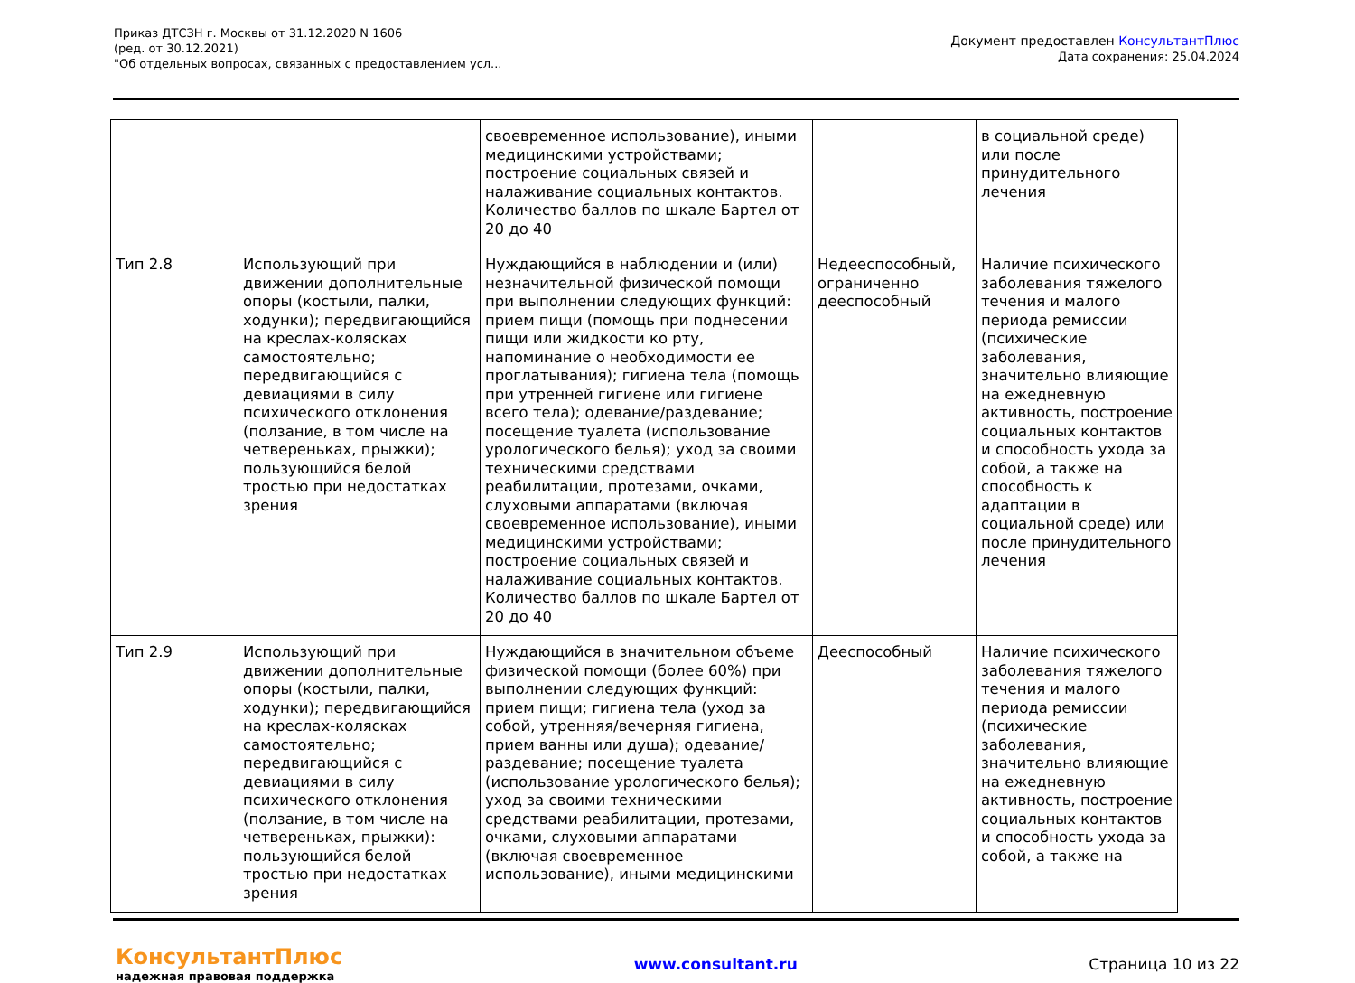Приказ ДТСЗН г. Москвы от 31.12.2020 N 1606
(ред. от 30.12.2021)
"Об отдельных вопросах, связанных с предоставлением усл...
Документ предоставлен КонсультантПлюс
Дата сохранения: 25.04.2024
| | | своевременное использование), иными медицинскими устройствами; построение социальных связей и налаживание социальных контактов. Количество баллов по шкале Бартел от 20 до 40 | | в социальной среде) или после принудительного лечения |
| Тип 2.8 | Использующий при движении дополнительные опоры (костыли, палки, ходунки); передвигающийся на креслах-колясках самостоятельно; передвигающийся с девиациями в силу психического отклонения (ползание, в том числе на четвереньках, прыжки); пользующийся белой тростью при недостатках зрения | Нуждающийся в наблюдении и (или) незначительной физической помощи при выполнении следующих функций: прием пищи (помощь при поднесении пищи или жидкости ко рту, напоминание о необходимости ее проглатывания); гигиена тела (помощь при утренней гигиене или гигиене всего тела); одевание/раздевание; посещение туалета (использование урологического белья); уход за своими техническими средствами реабилитации, протезами, очками, слуховыми аппаратами (включая своевременное использование), иными медицинскими устройствами; построение социальных связей и налаживание социальных контактов. Количество баллов по шкале Бартел от 20 до 40 | Недееспособный, ограниченно дееспособный | Наличие психического заболевания тяжелого течения и малого периода ремиссии (психические заболевания, значительно влияющие на ежедневную активность, построение социальных контактов и способность ухода за собой, а также на способность к адаптации в социальной среде) или после принудительного лечения |
| Тип 2.9 | Использующий при движении дополнительные опоры (костыли, палки, ходунки); передвигающийся на креслах-колясках самостоятельно; передвигающийся с девиациями в силу психического отклонения (ползание, в том числе на четвереньках, прыжки): пользующийся белой тростью при недостатках зрения | Нуждающийся в значительном объеме физической помощи (более 60%) при выполнении следующих функций: прием пищи; гигиена тела (уход за собой, утренняя/вечерняя гигиена, прием ванны или душа); одевание/раздевание; посещение туалета (использование урологического белья); уход за своими техническими средствами реабилитации, протезами, очками, слуховыми аппаратами (включая своевременное использование), иными медицинскими | Дееспособный | Наличие психического заболевания тяжелого течения и малого периода ремиссии (психические заболевания, значительно влияющие на ежедневную активность, построение социальных контактов и способность ухода за собой, а также на |
КонсультантПлюс
надежная правовая поддержка
www.consultant.ru Страница 10 из 22